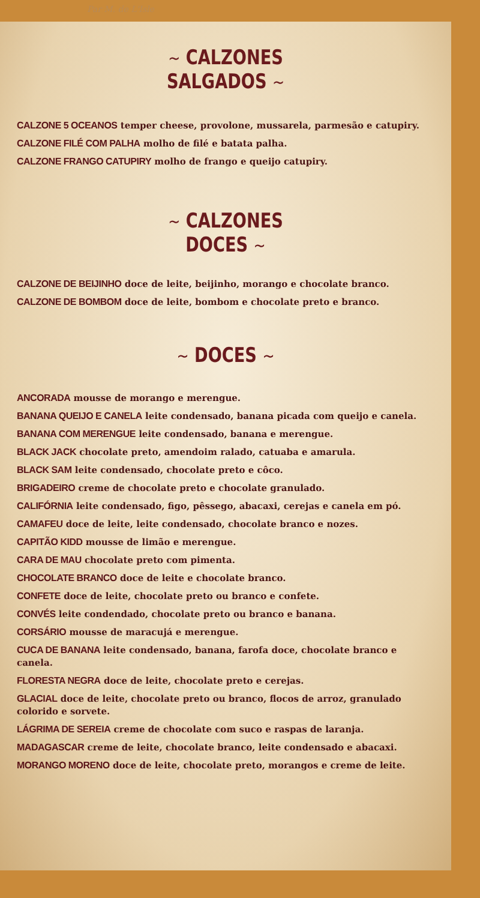Par M. de L'Isle
~ CALZONES
SALGADOS ~
CALZONE 5 OCEANOS temper cheese, provolone, mussarela, parmesão e catupiry.
CALZONE FILÉ COM PALHA molho de filé e batata palha.
CALZONE FRANGO CATUPIRY molho de frango e queijo catupiry.
~ CALZONES
DOCES ~
CALZONE DE BEIJINHO doce de leite, beijinho, morango e chocolate branco.
CALZONE DE BOMBOM doce de leite, bombom e chocolate preto e branco.
~ DOCES ~
ANCORADA mousse de morango e merengue.
BANANA QUEIJO E CANELA leite condensado, banana picada com queijo e canela.
BANANA COM MERENGUE leite condensado, banana e merengue.
BLACK JACK chocolate preto, amendoim ralado, catuaba e amarula.
BLACK SAM leite condensado, chocolate preto e côco.
BRIGADEIRO creme de chocolate preto e chocolate granulado.
CALIFÓRNIA leite condensado, figo, pêssego, abacaxi, cerejas e canela em pó.
CAMAFEU doce de leite, leite condensado, chocolate branco e nozes.
CAPITÃO KIDD mousse de limão e merengue.
CARA DE MAU chocolate preto com pimenta.
CHOCOLATE BRANCO doce de leite e chocolate branco.
CONFETE doce de leite, chocolate preto ou branco e confete.
CONVÉS leite condendado, chocolate preto ou branco e banana.
CORSÁRIO mousse de maracujá e merengue.
CUCA DE BANANA leite condensado, banana, farofa doce, chocolate branco e canela.
FLORESTA NEGRA doce de leite, chocolate preto e cerejas.
GLACIAL doce de leite, chocolate preto ou branco, flocos de arroz, granulado colorido e sorvete.
LÁGRIMA DE SEREIA creme de chocolate com suco e raspas de laranja.
MADAGASCAR creme de leite, chocolate branco, leite condensado e abacaxi.
MORANGO MORENO doce de leite, chocolate preto, morangos e creme de leite.